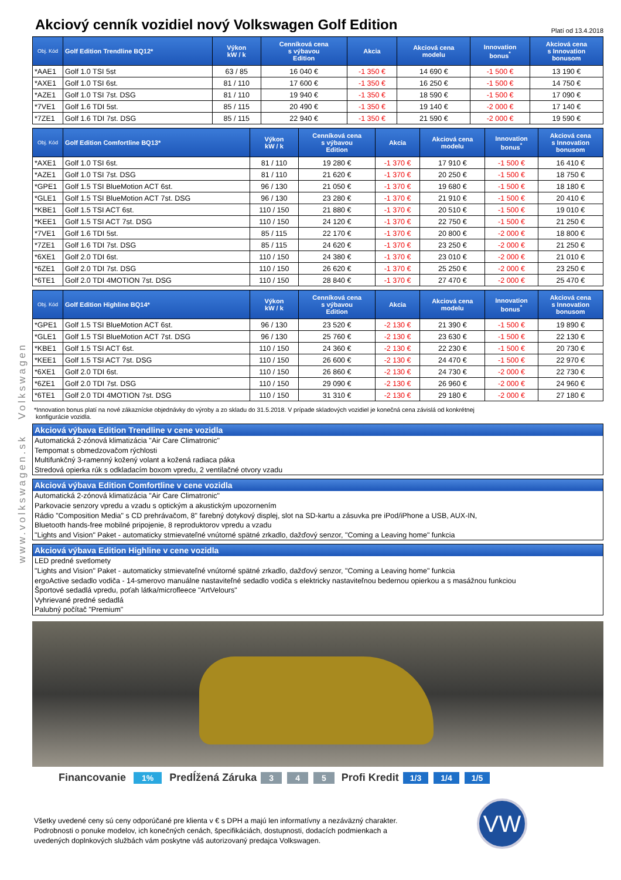www.volkswagen.sk Volkswagen
Akciový cenník vozidiel nový Volkswagen Golf Edition
Platí od 13.4.2018
| Obj. Kód | Golf Edition Trendline BQ12* | Výkon kW / k | Cenníková cena s výbavou Edition | Akcia | Akciová cena modelu | Innovation bonus<sup>*</sup> | Akciová cena s Innovation bonusom |
| --- | --- | --- | --- | --- | --- | --- | --- |
| *AAE1 | Golf 1.0 TSI 5st | 63 / 85 | 16 040 € | -1 350 € | 14 690 € | -1 500 € | 13 190 € |
| *AXE1 | Golf 1.0 TSI 6st. | 81 / 110 | 17 600 € | -1 350 € | 16 250 € | -1 500 € | 14 750 € |
| *AZE1 | Golf 1.0 TSI 7st. DSG | 81 / 110 | 19 940 € | -1 350 € | 18 590 € | -1 500 € | 17 090 € |
| *7VE1 | Golf 1.6 TDI 5st. | 85 / 115 | 20 490 € | -1 350 € | 19 140 € | -2 000 € | 17 140 € |
| *7ZE1 | Golf 1.6 TDI 7st. DSG | 85 / 115 | 22 940 € | -1 350 € | 21 590 € | -2 000 € | 19 590 € |
| Obj. Kód | Golf Edition Comfortline BQ13* | Výkon kW / k | Cenníková cena s výbavou Edition | Akcia | Akciová cena modelu | Innovation bonus<sup>*</sup> | Akciová cena s Innovation bonusom |
| --- | --- | --- | --- | --- | --- | --- | --- |
| *AXE1 | Golf 1.0 TSI 6st. | 81 / 110 | 19 280 € | -1 370 € | 17 910 € | -1 500 € | 16 410 € |
| *AZE1 | Golf 1.0 TSI 7st. DSG | 81 / 110 | 21 620 € | -1 370 € | 20 250 € | -1 500 € | 18 750 € |
| *GPE1 | Golf 1.5 TSI BlueMotion ACT 6st. | 96 / 130 | 21 050 € | -1 370 € | 19 680 € | -1 500 € | 18 180 € |
| *GLE1 | Golf 1.5 TSI BlueMotion ACT 7st. DSG | 96 / 130 | 23 280 € | -1 370 € | 21 910 € | -1 500 € | 20 410 € |
| *KBE1 | Golf 1.5 TSI ACT 6st. | 110 / 150 | 21 880 € | -1 370 € | 20 510 € | -1 500 € | 19 010 € |
| *KEE1 | Golf 1.5 TSI ACT 7st. DSG | 110 / 150 | 24 120 € | -1 370 € | 22 750 € | -1 500 € | 21 250 € |
| *7VE1 | Golf 1.6 TDI 5st. | 85 / 115 | 22 170 € | -1 370 € | 20 800 € | -2 000 € | 18 800 € |
| *7ZE1 | Golf 1.6 TDI 7st. DSG | 85 / 115 | 24 620 € | -1 370 € | 23 250 € | -2 000 € | 21 250 € |
| *6XE1 | Golf 2.0 TDI 6st. | 110 / 150 | 24 380 € | -1 370 € | 23 010 € | -2 000 € | 21 010 € |
| *6ZE1 | Golf 2.0 TDI 7st. DSG | 110 / 150 | 26 620 € | -1 370 € | 25 250 € | -2 000 € | 23 250 € |
| *6TE1 | Golf 2.0 TDI 4MOTION 7st. DSG | 110 / 150 | 28 840 € | -1 370 € | 27 470 € | -2 000 € | 25 470 € |
| Obj. Kód | Golf Edition Highline BQ14* | Výkon kW / k | Cenníková cena s výbavou Edition | Akcia | Akciová cena modelu | Innovation bonus<sup>*</sup> | Akciová cena s Innovation bonusom |
| --- | --- | --- | --- | --- | --- | --- | --- |
| *GPE1 | Golf 1.5 TSI BlueMotion ACT 6st. | 96 / 130 | 23 520 € | -2 130 € | 21 390 € | -1 500 € | 19 890 € |
| *GLE1 | Golf 1.5 TSI BlueMotion ACT 7st. DSG | 96 / 130 | 25 760 € | -2 130 € | 23 630 € | -1 500 € | 22 130 € |
| *KBE1 | Golf 1.5 TSI ACT 6st. | 110 / 150 | 24 360 € | -2 130 € | 22 230 € | -1 500 € | 20 730 € |
| *KEE1 | Golf 1.5 TSI ACT 7st. DSG | 110 / 150 | 26 600 € | -2 130 € | 24 470 € | -1 500 € | 22 970 € |
| *6XE1 | Golf 2.0 TDI 6st. | 110 / 150 | 26 860 € | -2 130 € | 24 730 € | -2 000 € | 22 730 € |
| *6ZE1 | Golf 2.0 TDI 7st. DSG | 110 / 150 | 29 090 € | -2 130 € | 26 960 € | -2 000 € | 24 960 € |
| *6TE1 | Golf 2.0 TDI 4MOTION 7st. DSG | 110 / 150 | 31 310 € | -2 130 € | 29 180 € | -2 000 € | 27 180 € |
*Innovation bonus platí na nové zákaznícke objednávky do výroby a zo skladu do 31.5.2018. V prípade skladových vozidiel je konečná cena závislá od konkrétnej
konfigurácie vozidla.
Akciová výbava Edition Trendline v cene vozidla
Automatická 2-zónová klimatizácia "Air Care Climatronic"
Tempomat s obmedzovačom rýchlosti
Multifunkčný 3-ramenný kožený volant a kožená radiaca páka
Stredová opierka rúk s odkladacím boxom vpredu, 2 ventilačné otvory vzadu
Akciová výbava Edition Comfortline v cene vozidla
Automatická 2-zónová klimatizácia "Air Care Climatronic"
Parkovacie senzory vpredu a vzadu s optickým a akustickým upozornením
Rádio "Composition Media" s CD prehrávačom, 8" farebný dotykový displej, slot na SD-kartu a zásuvka pre iPod/iPhone a USB, AUX-IN,
Bluetooth hands-free mobilné pripojenie, 8 reproduktorov vpredu a vzadu
"Lights and Vision" Paket - automaticky stmievateľné vnútorné spätné zrkadlo, dažďový senzor, "Coming a Leaving home" funkcia
Akciová výbava Edition Highline v cene vozidla
LED predné svetlomety
"Lights and Vision" Paket - automaticky stmievateľné vnútorné spätné zrkadlo, dažďový senzor, "Coming a Leaving home" funkcia
ergoActive sedadlo vodiča - 14-smerovo manuálne nastaviteľné sedadlo vodiča s elektricky nastaviteľnou bedernou opierkou a s masážnou funkciou
Športové sedadlá vpredu, poťah látka/microfleece "ArtVelours"
Vyhrievané predné sedadlá
Palubný počítač "Premium"
Financovanie 1% Predĺžená Záruka 3 4 5 Profi Kredit 1/3 1/4 1/5
Všetky uvedené ceny sú ceny odporúčané pre klienta v € s DPH a majú len informatívny a nezáväzný charakter.
Podrobnosti o ponuke modelov, ich konečných cenách, špecifikáciách, dostupnosti, dodacích podmienkach a
uvedených doplnkových službách vám poskytne váš autorizovaný predajca Volkswagen.
VW